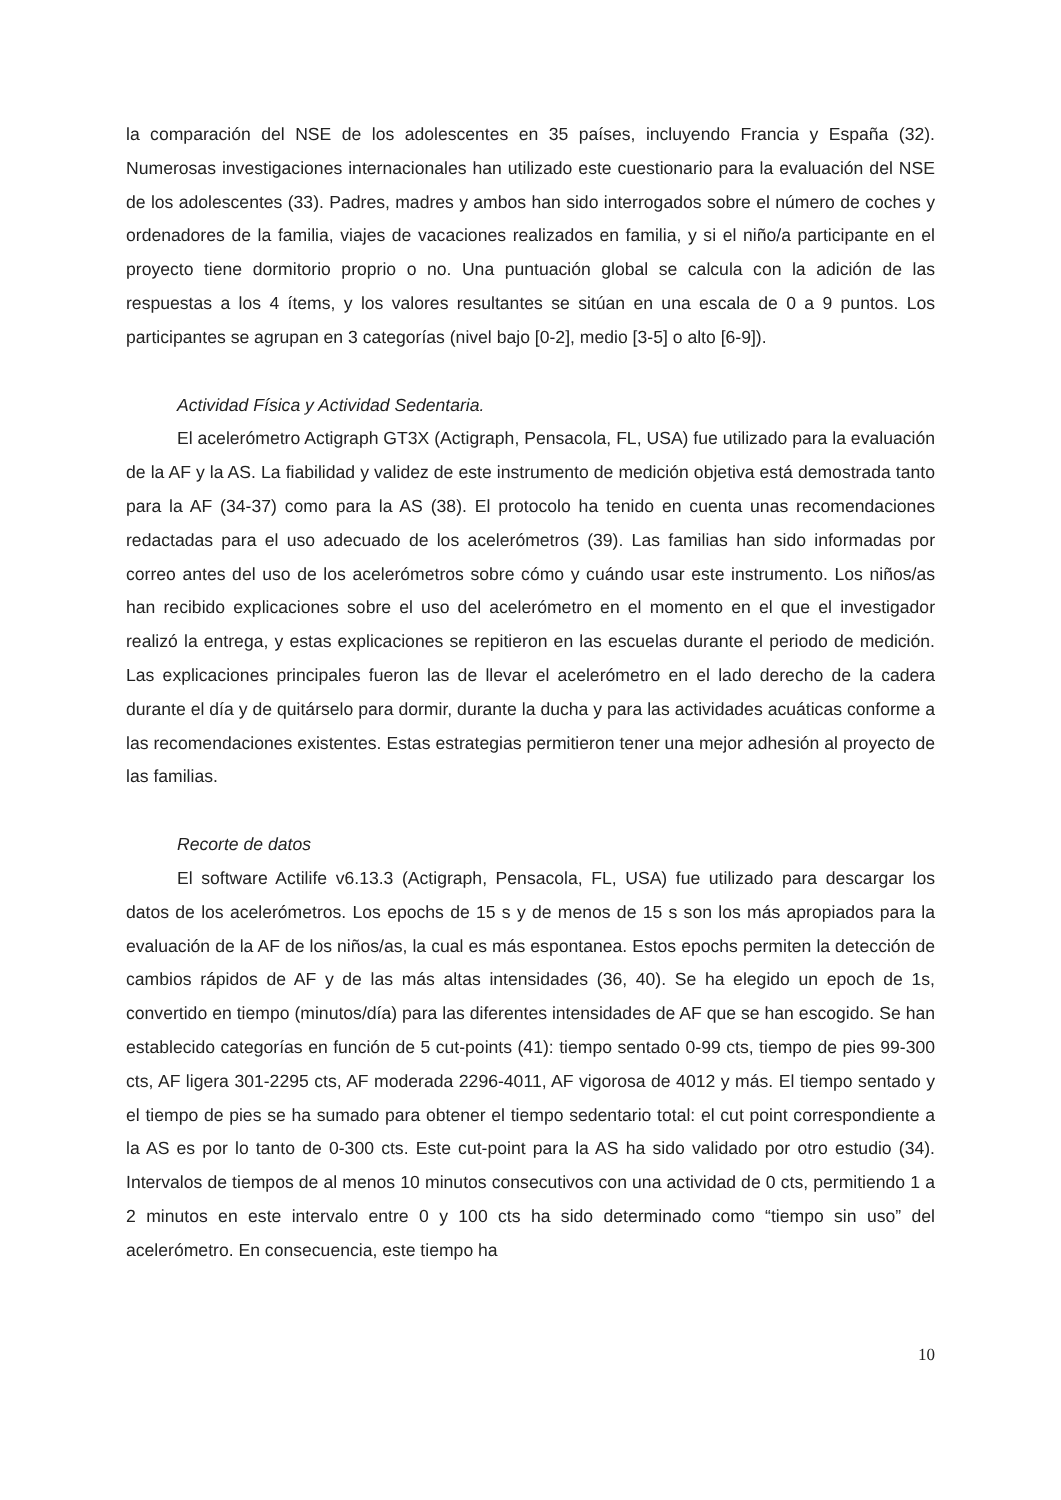la comparación del NSE de los adolescentes en 35 países, incluyendo Francia y España (32). Numerosas investigaciones internacionales han utilizado este cuestionario para la evaluación del NSE de los adolescentes (33). Padres, madres y ambos han sido interrogados sobre el número de coches y ordenadores de la familia, viajes de vacaciones realizados en familia, y si el niño/a participante en el proyecto tiene dormitorio proprio o no. Una puntuación global se calcula con la adición de las respuestas a los 4 ítems, y los valores resultantes se sitúan en una escala de 0 a 9 puntos. Los participantes se agrupan en 3 categorías (nivel bajo [0-2], medio [3-5] o alto [6-9]).
Actividad Física y Actividad Sedentaria.
El acelerómetro Actigraph GT3X (Actigraph, Pensacola, FL, USA) fue utilizado para la evaluación de la AF y la AS. La fiabilidad y validez de este instrumento de medición objetiva está demostrada tanto para la AF (34-37) como para la AS (38). El protocolo ha tenido en cuenta unas recomendaciones redactadas para el uso adecuado de los acelerómetros (39). Las familias han sido informadas por correo antes del uso de los acelerómetros sobre cómo y cuándo usar este instrumento. Los niños/as han recibido explicaciones sobre el uso del acelerómetro en el momento en el que el investigador realizó la entrega, y estas explicaciones se repitieron en las escuelas durante el periodo de medición. Las explicaciones principales fueron las de llevar el acelerómetro en el lado derecho de la cadera durante el día y de quitárselo para dormir, durante la ducha y para las actividades acuáticas conforme a las recomendaciones existentes. Estas estrategias permitieron tener una mejor adhesión al proyecto de las familias.
Recorte de datos
El software Actilife v6.13.3 (Actigraph, Pensacola, FL, USA) fue utilizado para descargar los datos de los acelerómetros. Los epochs de 15 s y de menos de 15 s son los más apropiados para la evaluación de la AF de los niños/as, la cual es más espontanea. Estos epochs permiten la detección de cambios rápidos de AF y de las más altas intensidades (36, 40). Se ha elegido un epoch de 1s, convertido en tiempo (minutos/día) para las diferentes intensidades de AF que se han escogido. Se han establecido categorías en función de 5 cut-points (41): tiempo sentado 0-99 cts, tiempo de pies 99-300 cts, AF ligera 301-2295 cts, AF moderada 2296-4011, AF vigorosa de 4012 y más. El tiempo sentado y el tiempo de pies se ha sumado para obtener el tiempo sedentario total: el cut point correspondiente a la AS es por lo tanto de 0-300 cts. Este cut-point para la AS ha sido validado por otro estudio (34). Intervalos de tiempos de al menos 10 minutos consecutivos con una actividad de 0 cts, permitiendo 1 a 2 minutos en este intervalo entre 0 y 100 cts ha sido determinado como “tiempo sin uso” del acelerómetro. En consecuencia, este tiempo ha
10